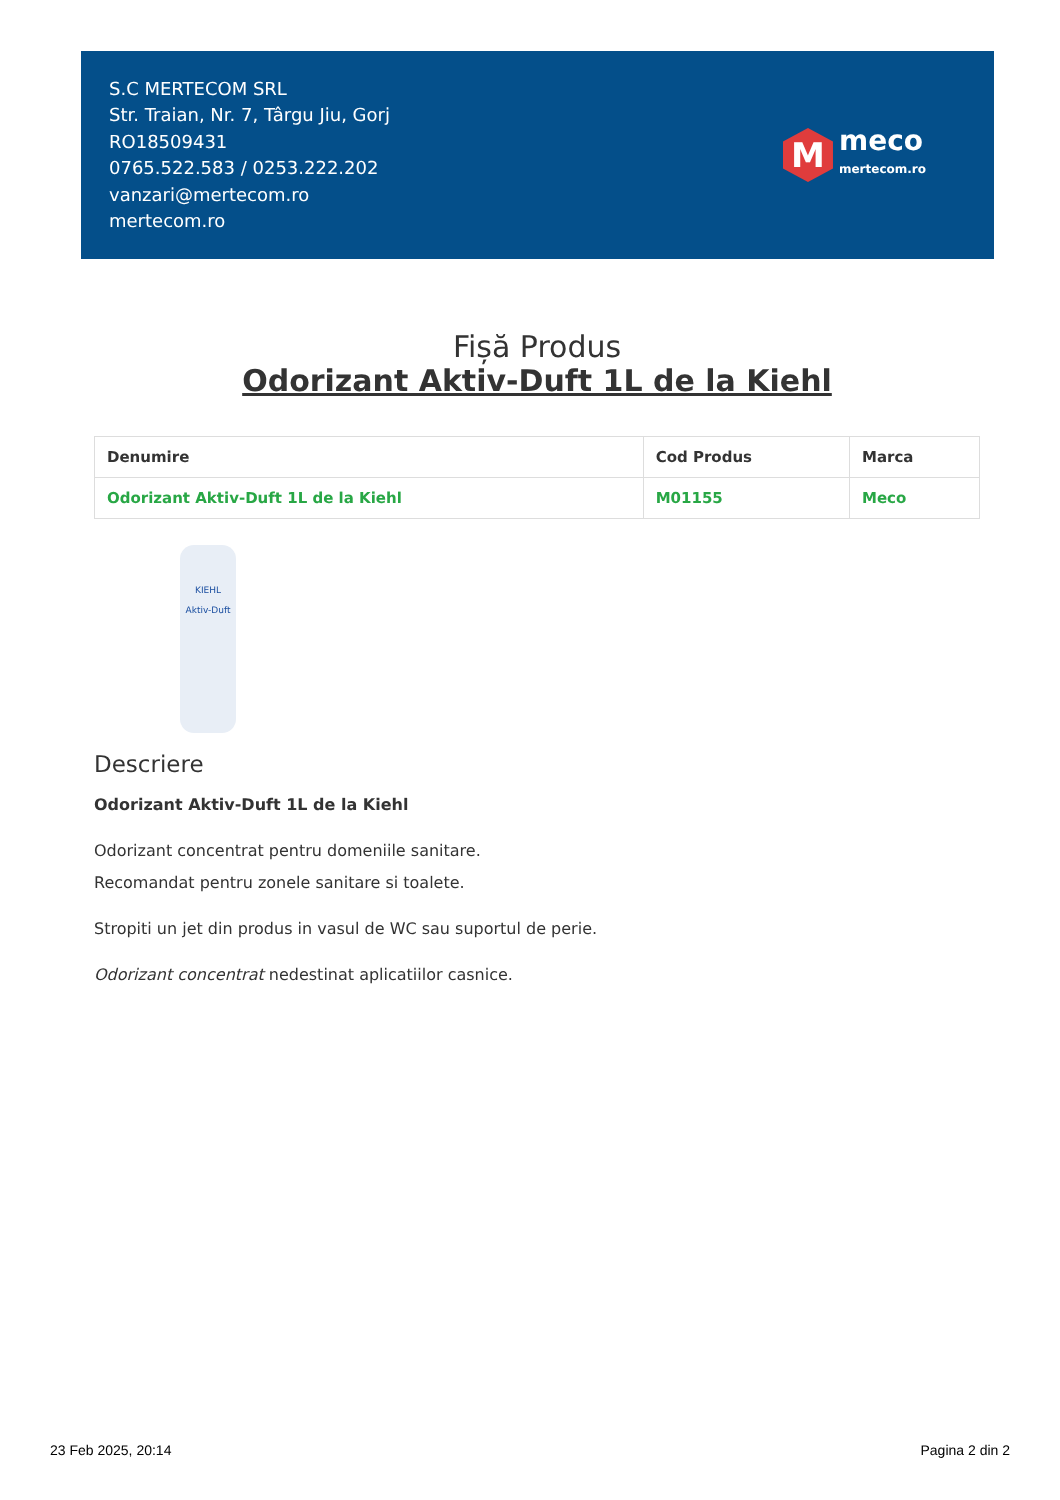S.C MERTECOM SRL
Str. Traian, Nr. 7, Târgu Jiu, Gorj
RO18509431
0765.522.583 / 0253.222.202
vanzari@mertecom.ro
mertecom.ro
M
meco
mertecom.ro
Fișă Produs
Odorizant Aktiv-Duft 1L de la Kiehl
| Denumire | Cod Produs | Marca |
| --- | --- | --- |
| Odorizant Aktiv-Duft 1L de la Kiehl | M01155 | Meco |
KIEHL
Aktiv-Duft
Descriere
Odorizant Aktiv-Duft 1L de la Kiehl
Odorizant concentrat pentru domeniile sanitare.
Recomandat pentru zonele sanitare si toalete.
Stropiti un jet din produs in vasul de WC sau suportul de perie.
Odorizant concentrat nedestinat aplicatiilor casnice.
23 Feb 2025, 20:14 Pagina 2 din 2